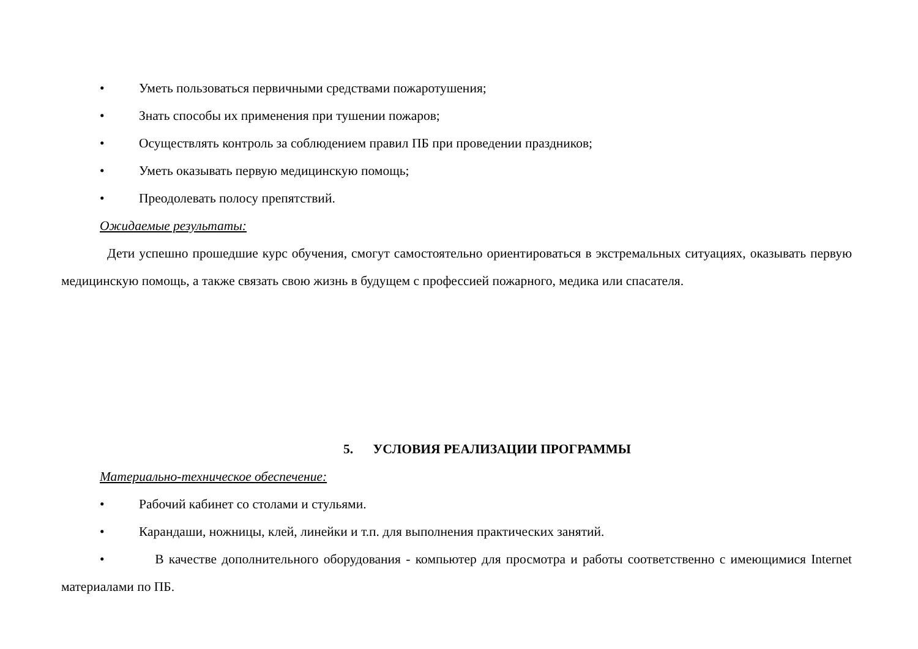• Уметь пользоваться первичными средствами пожаротушения;
• Знать способы их применения при тушении пожаров;
• Осуществлять контроль за соблюдением правил ПБ при проведении праздников;
• Уметь оказывать первую медицинскую помощь;
• Преодолевать полосу препятствий.
Ожидаемые результаты:
Дети успешно прошедшие курс обучения, смогут самостоятельно ориентироваться в экстремальных ситуациях, оказывать первую медицинскую помощь, а также связать свою жизнь в будущем с профессией пожарного, медика или спасателя.
5. УСЛОВИЯ РЕАЛИЗАЦИИ ПРОГРАММЫ
Материально-техническое обеспечение:
• Рабочий кабинет со столами и стульями.
• Карандаши, ножницы, клей, линейки и т.п. для выполнения практических занятий.
• В качестве дополнительного оборудования - компьютер для просмотра и работы соответственно с имеющимися Internet материалами по ПБ.